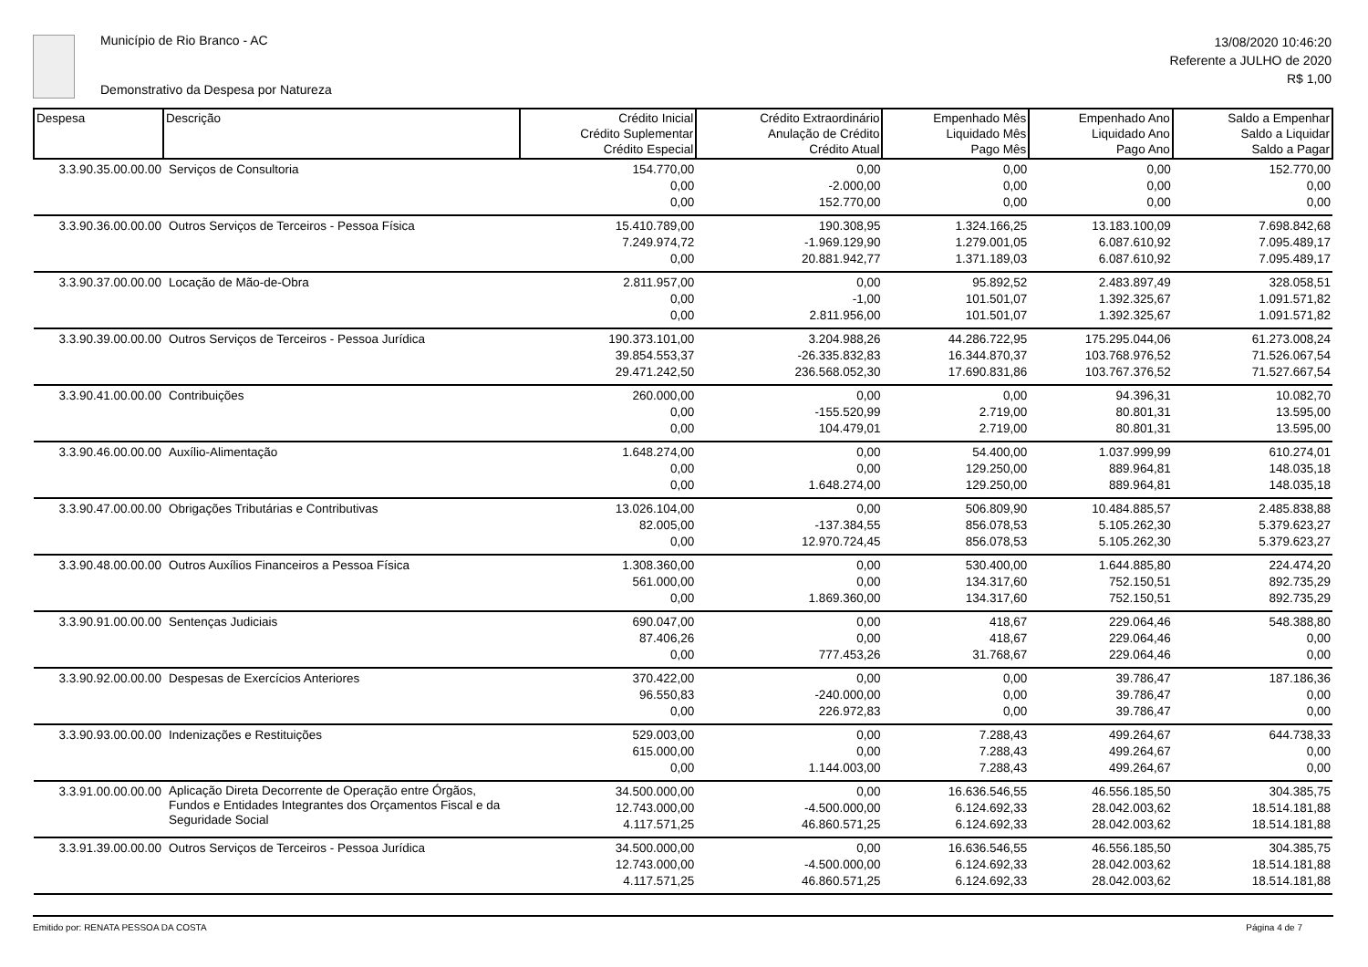Município de Rio Branco - AC
Demonstrativo da Despesa por Natureza
13/08/2020 10:46:20
Referente a JULHO de 2020
R$ 1,00
| Despesa | Descrição | Crédito Inicial Crédito Suplementar Crédito Especial | Crédito Extraordinário Anulação de Crédito Crédito Atual | Empenhado Mês Liquidado Mês Pago Mês | Empenhado Ano Liquidado Ano Pago Ano | Saldo a Empenhar Saldo a Liquidar Saldo a Pagar |
| --- | --- | --- | --- | --- | --- | --- |
| 3.3.90.35.00.00.00 | Serviços de Consultoria | 154.770,00 0,00 0,00 | 0,00 -2.000,00 152.770,00 | 0,00 0,00 0,00 | 0,00 0,00 0,00 | 152.770,00 0,00 0,00 |
| 3.3.90.36.00.00.00 | Outros Serviços de Terceiros - Pessoa Física | 15.410.789,00 7.249.974,72 0,00 | 190.308,95 -1.969.129,90 20.881.942,77 | 1.324.166,25 1.279.001,05 1.371.189,03 | 13.183.100,09 6.087.610,92 6.087.610,92 | 7.698.842,68 7.095.489,17 7.095.489,17 |
| 3.3.90.37.00.00.00 | Locação de Mão-de-Obra | 2.811.957,00 0,00 0,00 | 0,00 -1,00 2.811.956,00 | 95.892,52 101.501,07 101.501,07 | 2.483.897,49 1.392.325,67 1.392.325,67 | 328.058,51 1.091.571,82 1.091.571,82 |
| 3.3.90.39.00.00.00 | Outros Serviços de Terceiros - Pessoa Jurídica | 190.373.101,00 39.854.553,37 29.471.242,50 | 3.204.988,26 -26.335.832,83 236.568.052,30 | 44.286.722,95 16.344.870,37 17.690.831,86 | 175.295.044,06 103.768.976,52 103.767.376,52 | 61.273.008,24 71.526.067,54 71.527.667,54 |
| 3.3.90.41.00.00.00 | Contribuições | 260.000,00 0,00 0,00 | 0,00 -155.520,99 104.479,01 | 0,00 2.719,00 2.719,00 | 94.396,31 80.801,31 80.801,31 | 10.082,70 13.595,00 13.595,00 |
| 3.3.90.46.00.00.00 | Auxílio-Alimentação | 1.648.274,00 0,00 0,00 | 0,00 0,00 1.648.274,00 | 54.400,00 129.250,00 129.250,00 | 1.037.999,99 889.964,81 889.964,81 | 610.274,01 148.035,18 148.035,18 |
| 3.3.90.47.00.00.00 | Obrigações Tributárias e Contributivas | 13.026.104,00 82.005,00 0,00 | 0,00 -137.384,55 12.970.724,45 | 506.809,90 856.078,53 856.078,53 | 10.484.885,57 5.105.262,30 5.105.262,30 | 2.485.838,88 5.379.623,27 5.379.623,27 |
| 3.3.90.48.00.00.00 | Outros Auxílios Financeiros a Pessoa Física | 1.308.360,00 561.000,00 0,00 | 0,00 0,00 1.869.360,00 | 530.400,00 134.317,60 134.317,60 | 1.644.885,80 752.150,51 752.150,51 | 224.474,20 892.735,29 892.735,29 |
| 3.3.90.91.00.00.00 | Sentenças Judiciais | 690.047,00 87.406,26 0,00 | 0,00 0,00 777.453,26 | 418,67 418,67 31.768,67 | 229.064,46 229.064,46 229.064,46 | 548.388,80 0,00 0,00 |
| 3.3.90.92.00.00.00 | Despesas de Exercícios Anteriores | 370.422,00 96.550,83 0,00 | 0,00 -240.000,00 226.972,83 | 0,00 0,00 0,00 | 39.786,47 39.786,47 39.786,47 | 187.186,36 0,00 0,00 |
| 3.3.90.93.00.00.00 | Indenizações e Restituições | 529.003,00 615.000,00 0,00 | 0,00 0,00 1.144.003,00 | 7.288,43 7.288,43 7.288,43 | 499.264,67 499.264,67 499.264,67 | 644.738,33 0,00 0,00 |
| 3.3.91.00.00.00.00 | Aplicação Direta Decorrente de Operação entre Órgãos, Fundos e Entidades Integrantes dos Orçamentos Fiscal e da Seguridade Social | 34.500.000,00 12.743.000,00 4.117.571,25 | 0,00 -4.500.000,00 46.860.571,25 | 16.636.546,55 6.124.692,33 6.124.692,33 | 46.556.185,50 28.042.003,62 28.042.003,62 | 304.385,75 18.514.181,88 18.514.181,88 |
| 3.3.91.39.00.00.00 | Outros Serviços de Terceiros - Pessoa Jurídica | 34.500.000,00 12.743.000,00 4.117.571,25 | 0,00 -4.500.000,00 46.860.571,25 | 16.636.546,55 6.124.692,33 6.124.692,33 | 46.556.185,50 28.042.003,62 28.042.003,62 | 304.385,75 18.514.181,88 18.514.181,88 |
Emitido por: RENATA PESSOA DA COSTA Página 4 de 7